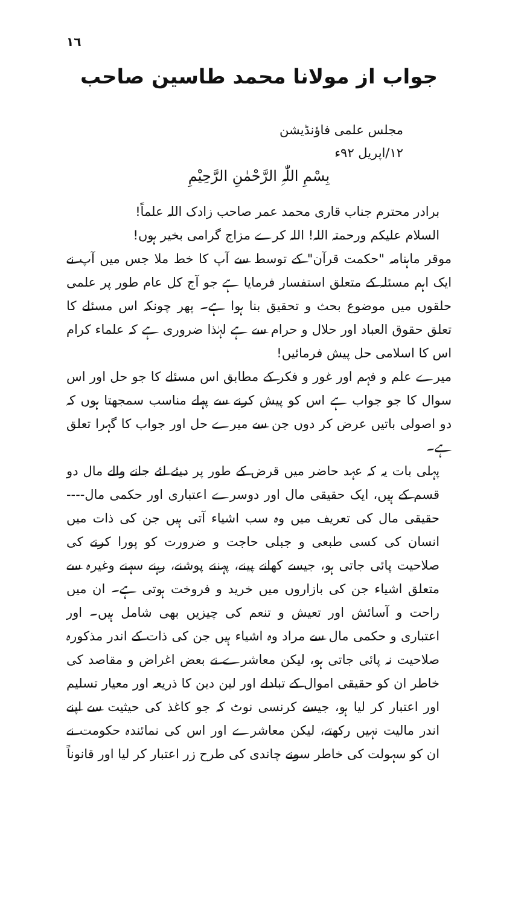١٦
جواب از مولانا محمد طاسین صاحب
مجلس علمی فاؤنڈیشن
١٢/اپریل ٩٢ء
بِسْمِ اللّٰہِ الرَّحْمٰنِ الرَّحِیْمِ
برادر محترم جناب قاری محمد عمر صاحب زادک اللہ علماً!
السلام علیکم ورحمتہ اللہ! اللہ کرے مزاج گرامی بخیر ہوں!
موقر ماہنامہ "حکمت قرآن" کے توسط سے آپ کا خط ملا جس میں آپ نے ایک اہم مسئلہ کے متعلق استفسار فرمایا ہے جو آج کل عام طور پر علمی حلقوں میں موضوع بحث و تحقیق بنا ہوا ہے۔ پھر چونکہ اس مسئلے کا تعلق حقوق العباد اور حلال و حرام سے ہے لہٰذا ضروری ہے کہ علماء کرام اس کا اسلامی حل پیش فرمائیں!
میرے علم و فہم اور غور و فکر کے مطابق اس مسئلے کا جو حل اور اس سوال کا جو جواب ہے اس کو پیش کرنے سے پہلے مناسب سمجھتا ہوں کہ دو اصولی باتیں عرض کر دوں جن سے میرے حل اور جواب کا گہرا تعلق ہے۔
پہلی بات یہ کہ عہد حاضر میں قرض کے طور پر دیئے لئے جانے والے مال دو قسم کے ہیں، ایک حقیقی مال اور دوسرے اعتباری اور حکمی مال---- حقیقی مال کی تعریف میں وہ سب اشیاء آتی ہیں جن کی ذات میں انسان کی کسی طبعی و جبلی حاجت و ضرورت کو پورا کرنے کی صلاحیت پائی جاتی ہو، جیسے کھانے پینے، پہننے پوشنے، رہنے سہنے وغیرہ سے متعلق اشیاء جن کی بازاروں میں خرید و فروخت ہوتی ہے۔ ان میں راحت و آسائش اور تعیش و تنعم کی چیزیں بھی شامل ہیں۔ اور اعتباری و حکمی مال سے مراد وہ اشیاء ہیں جن کی ذات کے اندر مذکورہ صلاحیت نہ پائی جاتی ہو، لیکن معاشرے نے بعض اغراض و مقاصد کی خاطر ان کو حقیقی اموال کے تبادلے اور لین دین کا ذریعہ اور معیار تسلیم اور اعتبار کر لیا ہو، جیسے کرنسی نوٹ کہ جو کاغذ کی حیثیت سے اپنے اندر مالیت نہیں رکھتے، لیکن معاشرے اور اس کی نمائندہ حکومت نے ان کو سہولت کی خاطر سونے چاندی کی طرح زر اعتبار کر لیا اور قانوناً